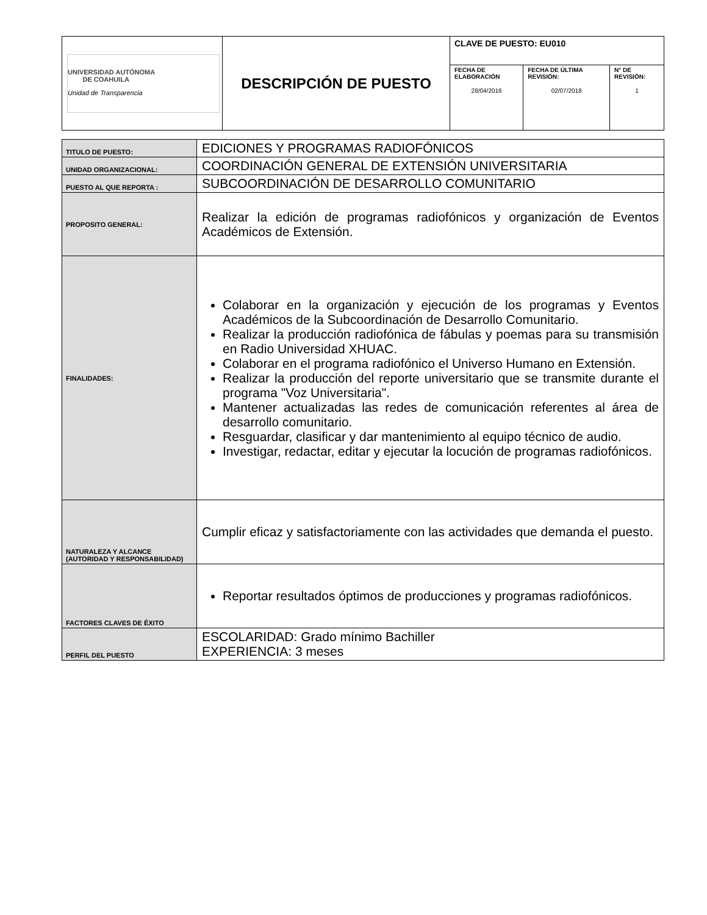| UNIVERSIDAD AUTÓNOMA DE COAHUILA Unidad de Transparencia | DESCRIPCIÓN DE PUESTO | CLAVE DE PUESTO: EU010 | | |
| | | FECHA DE ELABORACIÓN 28/04/2016 | FECHA DE ÚLTIMA REVISIÓN: 02/07/2018 | N° DE REVISIÓN: 1 |
| TITULO DE PUESTO: | EDICIONES Y PROGRAMAS RADIOFÓNICOS |
| UNIDAD ORGANIZACIONAL: | COORDINACIÓN GENERAL DE EXTENSIÓN UNIVERSITARIA |
| PUESTO AL QUE REPORTA : | SUBCOORDINACIÓN DE DESARROLLO COMUNITARIO |
| PROPOSITO GENERAL: | Realizar la edición de programas radiofónicos y organización de Eventos Académicos de Extensión. |
| FINALIDADES: | Colaborar en la organización y ejecución de los programas y Eventos Académicos de la Subcoordinación de Desarrollo Comunitario. Realizar la producción radiofónica de fábulas y poemas para su transmisión en Radio Universidad XHUAC. Colaborar en el programa radiofónico el Universo Humano en Extensión. Realizar la producción del reporte universitario que se transmite durante el programa "Voz Universitaria". Mantener actualizadas las redes de comunicación referentes al área de desarrollo comunitario. Resguardar, clasificar y dar mantenimiento al equipo técnico de audio. Investigar, redactar, editar y ejecutar la locución de programas radiofónicos. |
| NATURALEZA Y ALCANCE (AUTORIDAD Y RESPONSABILIDAD) | Cumplir eficaz y satisfactoriamente con las actividades que demanda el puesto. |
| FACTORES CLAVES DE ÉXITO | Reportar resultados óptimos de producciones y programas radiofónicos. |
| PERFIL DEL PUESTO | ESCOLARIDAD: Grado mínimo Bachiller EXPERIENCIA: 3 meses |